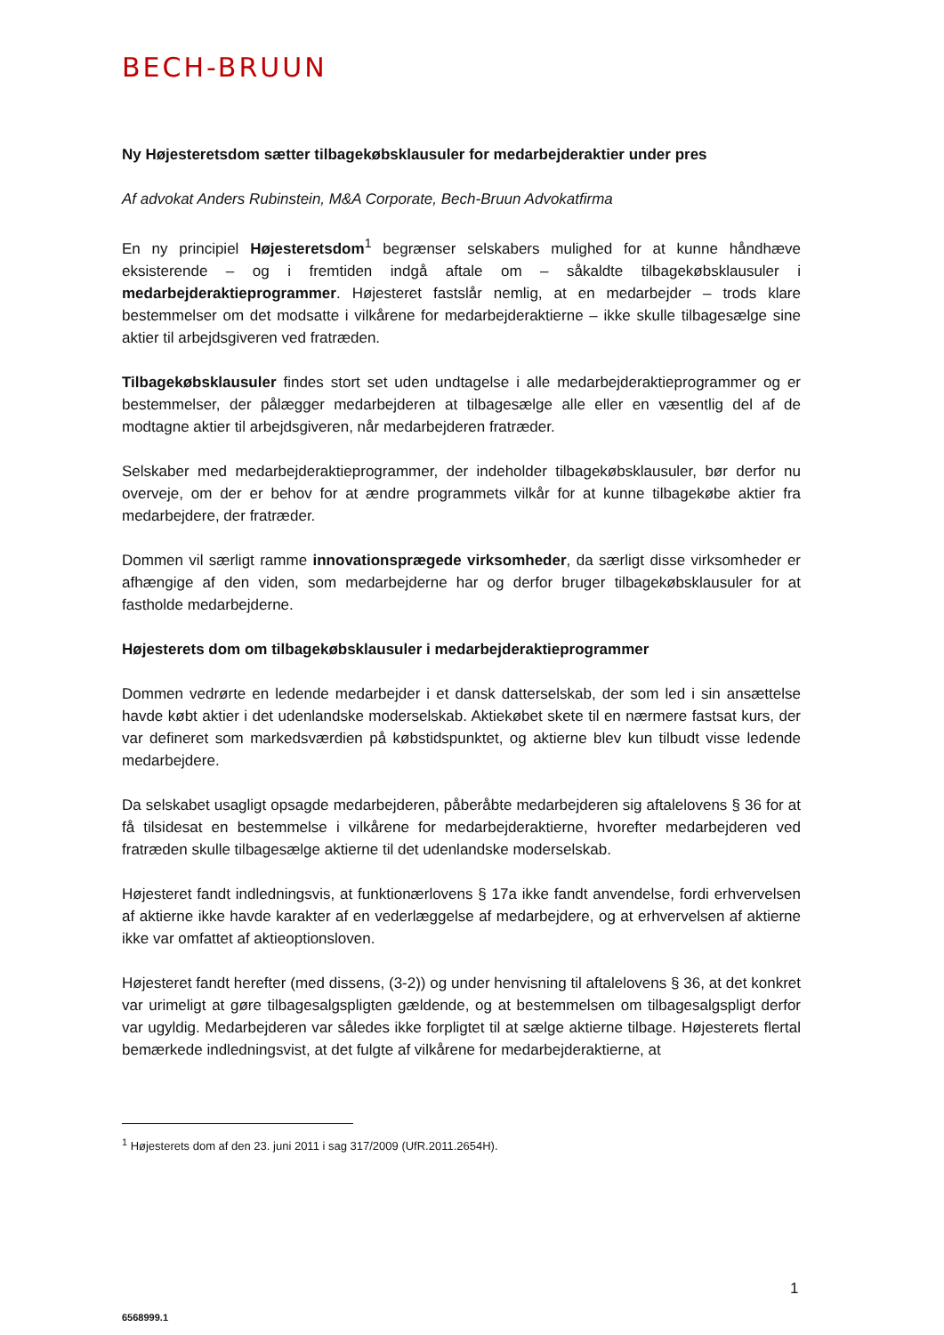BECH-BRUUN
Ny Højesteretsdom sætter tilbagekøbsklausuler for medarbejderaktier under pres
Af advokat Anders Rubinstein, M&A Corporate, Bech-Bruun Advokatfirma
En ny principiel Højesteretsdom<sup>1</sup> begrænser selskabers mulighed for at kunne håndhæve eksisterende – og i fremtiden indgå aftale om – såkaldte tilbagekøbsklausuler i medarbejderaktieprogrammer. Højesteret fastslår nemlig, at en medarbejder – trods klare bestemmelser om det modsatte i vilkårene for medarbejderaktierne – ikke skulle tilbagesælge sine aktier til arbejdsgiveren ved fratræden.
Tilbagekøbsklausuler findes stort set uden undtagelse i alle medarbejderaktieprogrammer og er bestemmelser, der pålægger medarbejderen at tilbagesælge alle eller en væsentlig del af de modtagne aktier til arbejdsgiveren, når medarbejderen fratræder.
Selskaber med medarbejderaktieprogrammer, der indeholder tilbagekøbsklausuler, bør derfor nu overveje, om der er behov for at ændre programmets vilkår for at kunne tilbagekøbe aktier fra medarbejdere, der fratræder.
Dommen vil særligt ramme innovationsprægede virksomheder, da særligt disse virksomheder er afhængige af den viden, som medarbejderne har og derfor bruger tilbagekøbsklausuler for at fastholde medarbejderne.
Højesterets dom om tilbagekøbsklausuler i medarbejderaktieprogrammer
Dommen vedrørte en ledende medarbejder i et dansk datterselskab, der som led i sin ansættelse havde købt aktier i det udenlandske moderselskab. Aktiekøbet skete til en nærmere fastsat kurs, der var defineret som markedsværdien på købstidspunktet, og aktierne blev kun tilbudt visse ledende medarbejdere.
Da selskabet usagligt opsagde medarbejderen, påberåbte medarbejderen sig aftalelovens § 36 for at få tilsidesat en bestemmelse i vilkårene for medarbejderaktierne, hvorefter medarbejderen ved fratræden skulle tilbagesælge aktierne til det udenlandske moderselskab.
Højesteret fandt indledningsvis, at funktionærlovens § 17a ikke fandt anvendelse, fordi erhvervelsen af aktierne ikke havde karakter af en vederlæggelse af medarbejdere, og at erhvervelsen af aktierne ikke var omfattet af aktieoptionsloven.
Højesteret fandt herefter (med dissens, (3-2)) og under henvisning til aftalelovens § 36, at det konkret var urimeligt at gøre tilbagesalgspligten gældende, og at bestemmelsen om tilbagesalgspligt derfor var ugyldig. Medarbejderen var således ikke forpligtet til at sælge aktierne tilbage. Højesterets flertal bemærkede indledningsvist, at det fulgte af vilkårene for medarbejderaktierne, at
<sup>1</sup> Højesterets dom af den 23. juni 2011 i sag 317/2009 (UfR.2011.2654H).
1
6568999.1